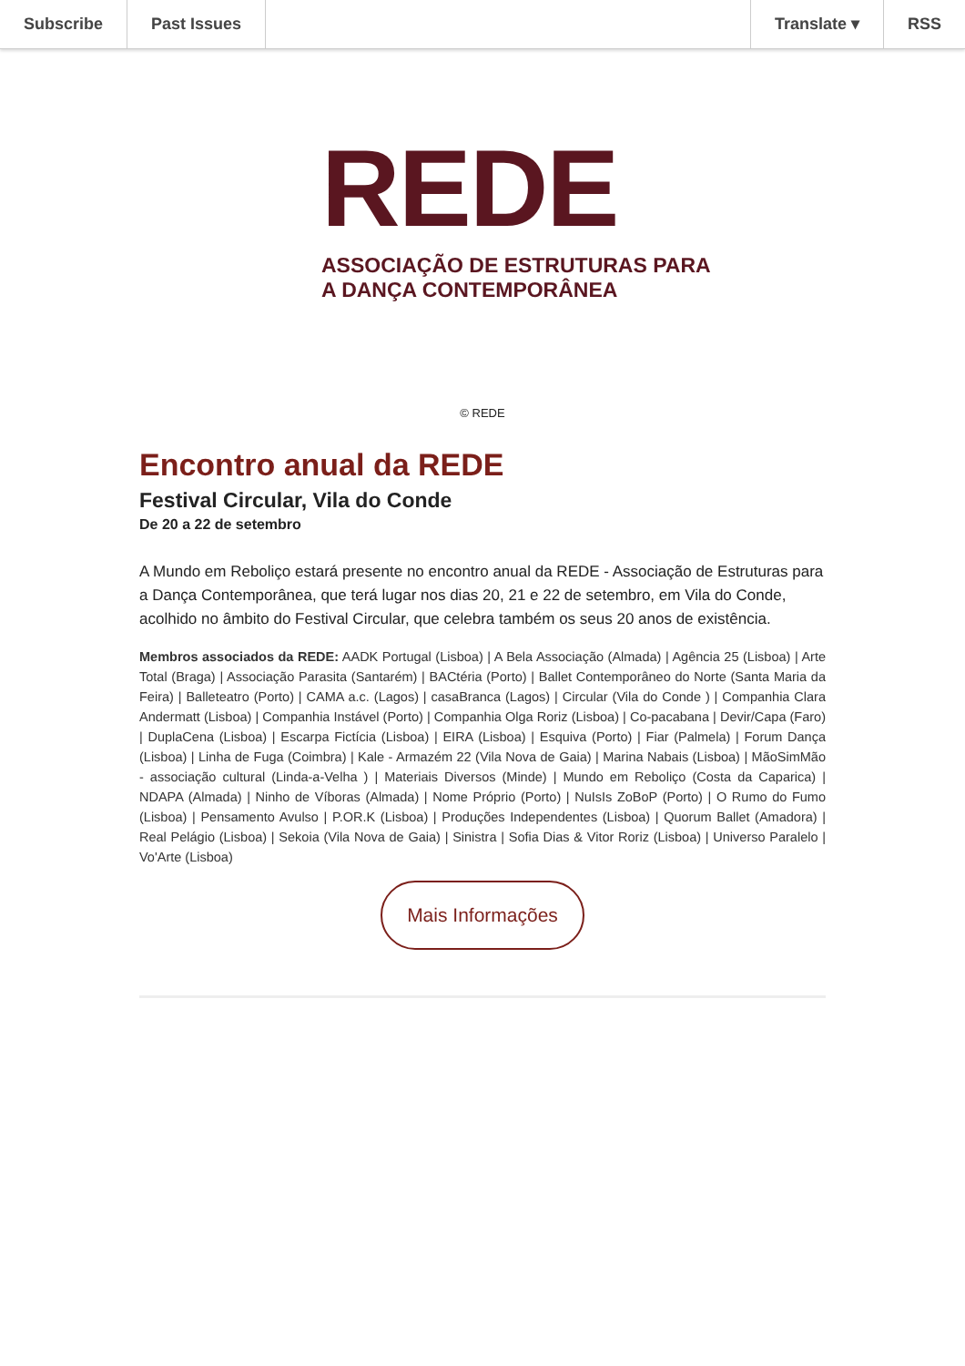Subscribe Past Issues Translate ▾ RSS
REDE
ASSOCIAÇÃO DE ESTRUTURAS PARA
A DANÇA CONTEMPORÂNEA
© REDE
Encontro anual da REDE
Festival Circular, Vila do Conde
De 20 a 22 de setembro
A Mundo em Reboliço estará presente no encontro anual da REDE - Associação de Estruturas para a Dança Contemporânea, que terá lugar nos dias 20, 21 e 22 de setembro, em Vila do Conde, acolhido no âmbito do Festival Circular, que celebra também os seus 20 anos de existência.
Membros associados da REDE: AADK Portugal (Lisboa) | A Bela Associação (Almada) | Agência 25 (Lisboa) | Arte Total (Braga) | Associação Parasita (Santarém) | BACtéria (Porto) | Ballet Contemporâneo do Norte (Santa Maria da Feira) | Balleteatro (Porto) | CAMA a.c. (Lagos) | casaBranca (Lagos) | Circular (Vila do Conde ) | Companhia Clara Andermatt (Lisboa) | Companhia Instável (Porto) | Companhia Olga Roriz (Lisboa) | Co-pacabana | Devir/Capa (Faro) | DuplaCena (Lisboa) | Escarpa Fictícia (Lisboa) | EIRA (Lisboa) | Esquiva (Porto) | Fiar (Palmela) | Forum Dança (Lisboa) | Linha de Fuga (Coimbra) | Kale - Armazém 22 (Vila Nova de Gaia) | Marina Nabais (Lisboa) | MãoSimMão - associação cultural (Linda-a-Velha ) | Materiais Diversos (Minde) | Mundo em Reboliço (Costa da Caparica) | NDAPA (Almada) | Ninho de Víboras (Almada) | Nome Próprio (Porto) | NuIsIs ZoBoP (Porto) | O Rumo do Fumo (Lisboa) | Pensamento Avulso | P.OR.K (Lisboa) | Produções Independentes (Lisboa) | Quorum Ballet (Amadora) | Real Pelágio (Lisboa) | Sekoia (Vila Nova de Gaia) | Sinistra | Sofia Dias & Vitor Roriz (Lisboa) | Universo Paralelo | Vo'Arte (Lisboa)
Mais Informações